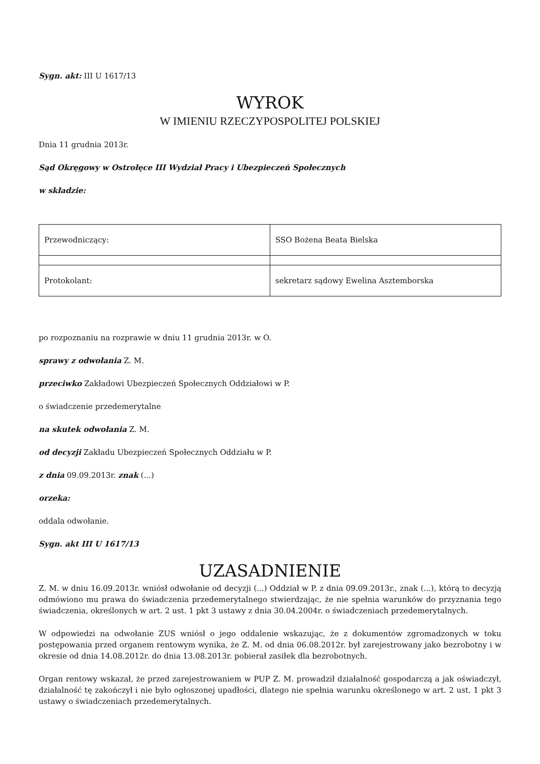Sygn. akt: III U 1617/13
WYROK
W IMIENIU RZECZYPOSPOLITEJ POLSKIEJ
Dnia 11 grudnia 2013r.
Sąd Okręgowy w Ostrołęce III Wydział Pracy i Ubezpieczeń Społecznych
w składzie:
| Przewodniczący: | SSO Bożena Beata Bielska |
| Protokolant: | sekretarz sądowy Ewelina Asztemborska |
po rozpoznaniu na rozprawie w dniu 11 grudnia 2013r. w O.
sprawy z odwołania Z. M.
przeciwko Zakładowi Ubezpieczeń Społecznych Oddziałowi w P.
o świadczenie przedemerytalne
na skutek odwołania Z. M.
od decyzji Zakładu Ubezpieczeń Społecznych Oddziału w P.
z dnia 09.09.2013r. znak (...)
orzeka:
oddala odwołanie.
Sygn. akt III U 1617/13
UZASADNIENIE
Z. M. w dniu 16.09.2013r. wniósł odwołanie od decyzji (...) Oddział w P. z dnia 09.09.2013r., znak (...), którą to decyzją odmówiono mu prawa do świadczenia przedemerytalnego stwierdzając, że nie spełnia warunków do przyznania tego świadczenia, określonych w art. 2 ust. 1 pkt 3 ustawy z dnia 30.04.2004r. o świadczeniach przedemerytalnych.
W odpowiedzi na odwołanie ZUS wniósł o jego oddalenie wskazując, że z dokumentów zgromadzonych w toku postępowania przed organem rentowym wynika, że Z. M. od dnia 06.08.2012r. był zarejestrowany jako bezrobotny i w okresie od dnia 14.08.2012r. do dnia 13.08.2013r. pobierał zasiłek dla bezrobotnych.
Organ rentowy wskazał, że przed zarejestrowaniem w PUP Z. M. prowadził działalność gospodarczą a jak oświadczył, działalność tę zakończył i nie było ogłoszonej upadłości, dlatego nie spełnia warunku określonego w art. 2 ust. 1 pkt 3 ustawy o świadczeniach przedemerytalnych.